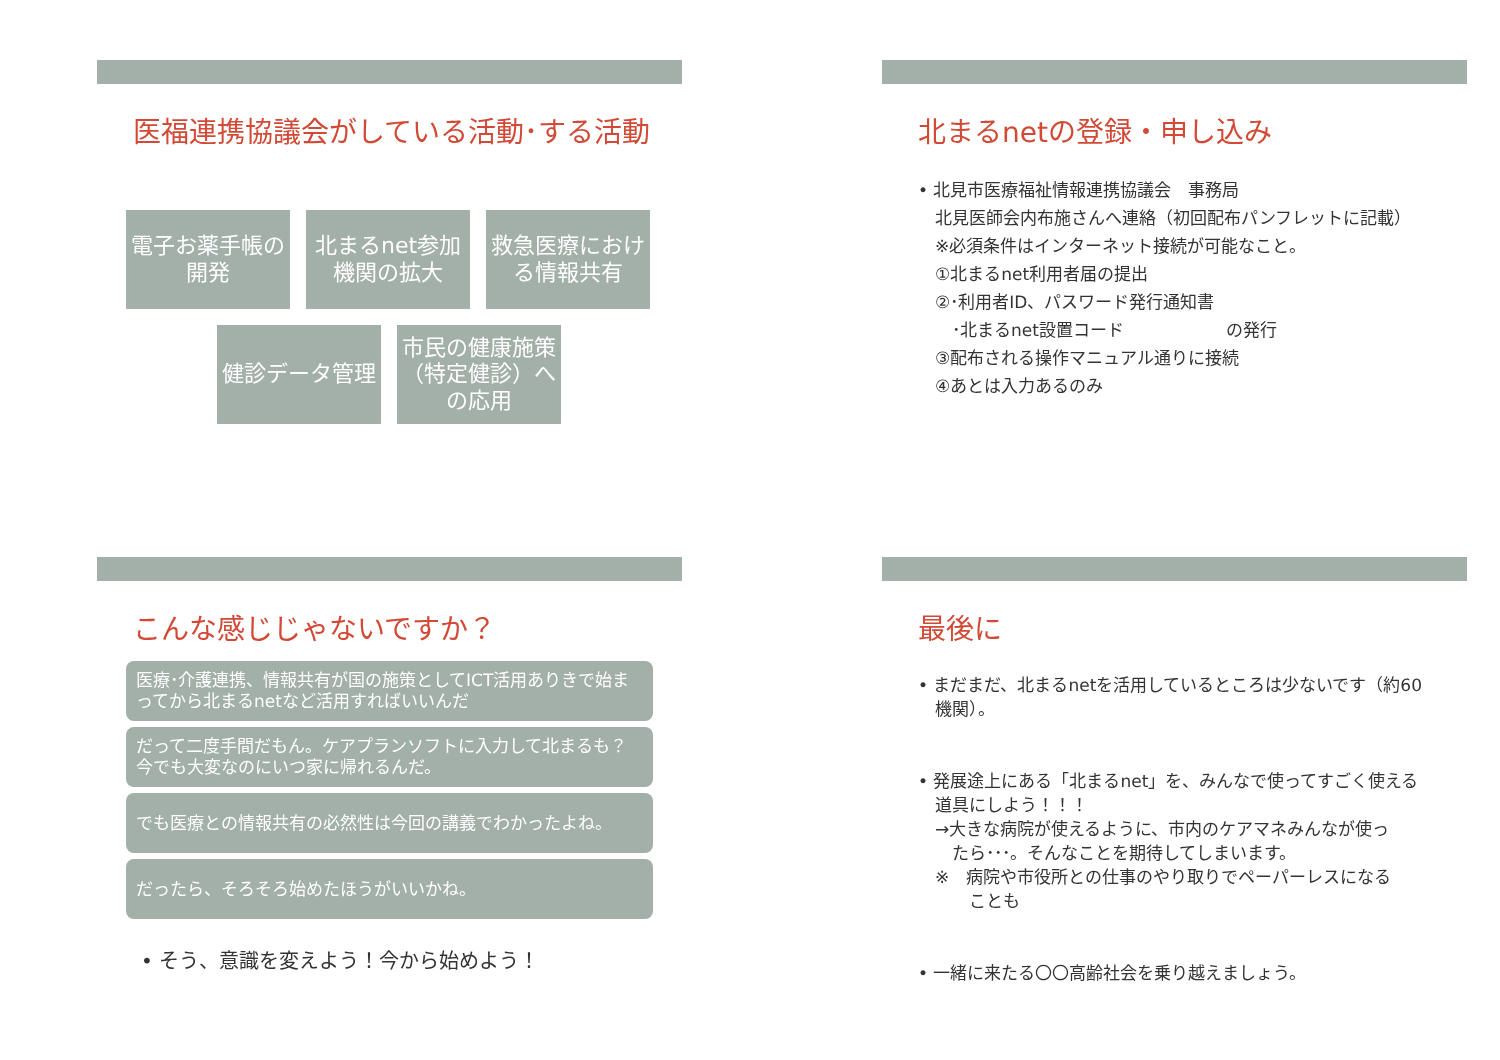医福連携協議会がしている活動･する活動
電子お薬手帳の開発
北まるnet参加機関の拡大
救急医療における情報共有
健診データ管理 市民の健康施策（特定健診）への応用
北まるnetの登録・申し込み
• 北見市医療福祉情報連携協議会　事務局
　北見医師会内布施さんへ連絡（初回配布パンフレットに記載）
　※必須条件はインターネット接続が可能なこと。
　①北まるnet利用者届の提出
　②･利用者ID、パスワード発行通知書
　　･北まるnet設置コード　　　　　　の発行
　③配布される操作マニュアル通りに接続
　④あとは入力あるのみ
こんな感じじゃないですか？
医療･介護連携、情報共有が国の施策としてICT活用ありきで始まってから北まるnetなど活用すればいいんだ
だって二度手間だもん。ケアプランソフトに入力して北まるも？今でも大変なのにいつ家に帰れるんだ。
でも医療との情報共有の必然性は今回の講義でわかったよね。
だったら、そろそろ始めたほうがいいかね。
• そう、意識を変えよう！今から始めよう！
最後に
• まだまだ、北まるnetを活用しているところは少ないです（約60
　機関）。
• 発展途上にある「北まるnet」を、みんなで使ってすごく使える
　道具にしよう！！！
　→大きな病院が使えるように、市内のケアマネみんなが使っ
　　たら･･･。そんなことを期待してしまいます。
　※　病院や市役所との仕事のやり取りでペーパーレスになる
　　　ことも
• 一緒に来たる〇〇高齢社会を乗り越えましょう。